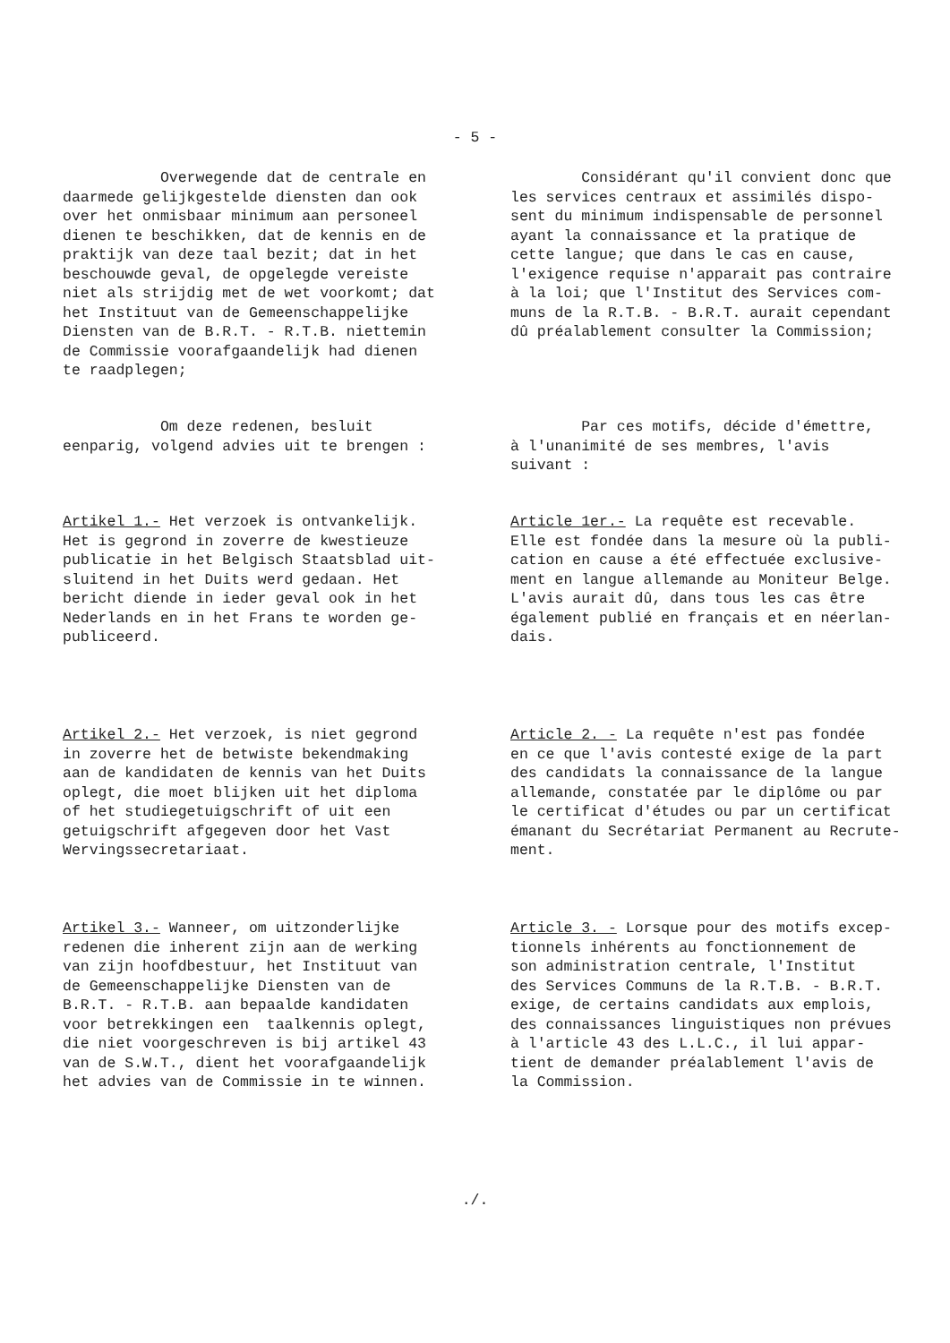- 5 -
Overwegende dat de centrale en daarmede gelijkgestelde diensten dan ook over het onmisbaar minimum aan personeel dienen te beschikken, dat de kennis en de praktijk van deze taal bezit; dat in het beschouwde geval, de opgelegde vereiste niet als strijdig met de wet voorkomt; dat het Instituut van de Gemeenschappelijke Diensten van de B.R.T. - R.T.B. niettemin de Commissie voorafgaandelijk had dienen te raadplegen;
Considérant qu'il convient donc que les services centraux et assimilés dispo- sent du minimum indispensable de personnel ayant la connaissance et la pratique de cette langue; que dans le cas en cause, l'exigence requise n'apparait pas contraire à la loi; que l'Institut des Services com- muns de la R.T.B. - B.R.T. aurait cependant dû préalablement consulter la Commission;
Om deze redenen, besluit eenparig, volgend advies uit te brengen :
Par ces motifs, décide d'émettre, à l'unanimité de ses membres, l'avis suivant :
Artikel 1.- Het verzoek is ontvankelijk. Het is gegrond in zoverre de kwestieuze publicatie in het Belgisch Staatsblad uit- sluitend in het Duits werd gedaan. Het bericht diende in ieder geval ook in het Nederlands en in het Frans te worden ge- publiceerd.
Article 1er.- La requête est recevable. Elle est fondée dans la mesure où la publi- cation en cause a été effectuée exclusive- ment en langue allemande au Moniteur Belge. L'avis aurait dû, dans tous les cas être également publié en français et en néerlan- dais.
Artikel 2.- Het verzoek, is niet gegrond in zoverre het de betwiste bekendmaking aan de kandidaten de kennis van het Duits oplegt, die moet blijken uit het diploma of het studiegetuigschrift of uit een getuigschrift afgegeven door het Vast Wervingssecretariaat.
Article 2. - La requête n'est pas fondée en ce que l'avis contesté exige de la part des candidats la connaissance de la langue allemande, constatée par le diplôme ou par le certificat d'études ou par un certificat émanant du Secrétariat Permanent au Recrute- ment.
Artikel 3.- Wanneer, om uitzonderlijke redenen die inherent zijn aan de werking van zijn hoofdbestuur, het Instituut van de Gemeenschappelijke Diensten van de B.R.T. - R.T.B. aan bepaalde kandidaten voor betrekkingen een taalkennis oplegt, die niet voorgeschreven is bij artikel 43 van de S.W.T., dient het voorafgaandelijk het advies van de Commissie in te winnen.
Article 3. - Lorsque pour des motifs excep- tionnels inhérents au fonctionnement de son administration centrale, l'Institut des Services Communs de la R.T.B. - B.R.T. exige, de certains candidats aux emplois, des connaissances linguistiques non prévues à l'article 43 des L.L.C., il lui appar- tient de demander préalablement l'avis de la Commission.
./.